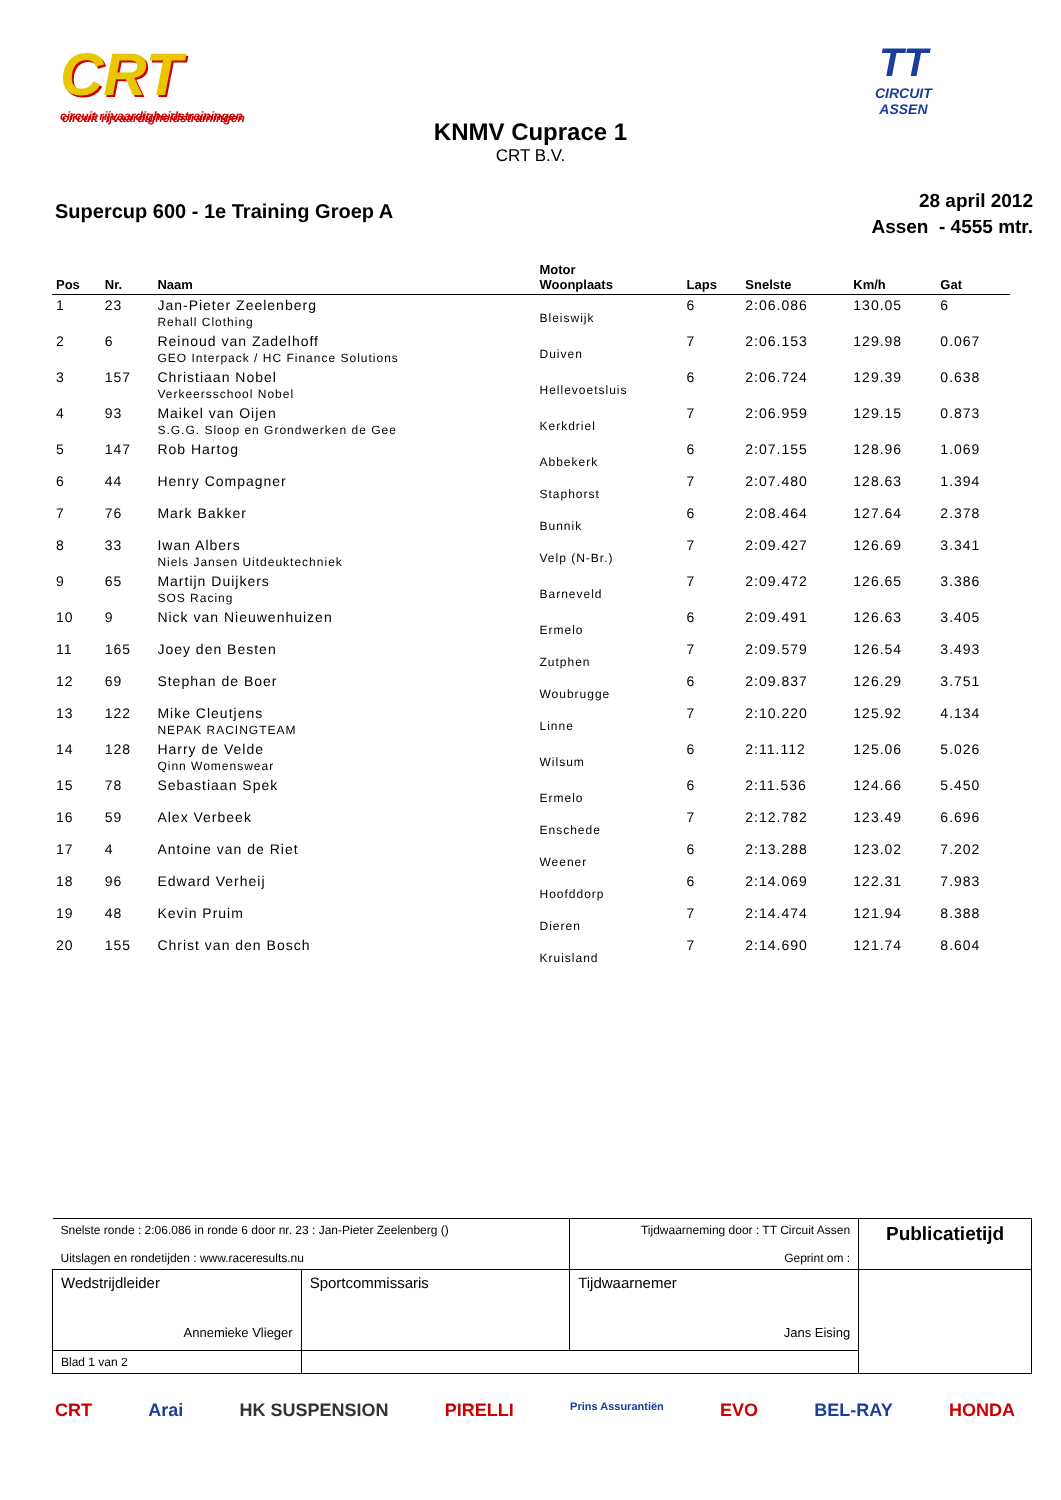CRT
circuit rijvaardigheidstrainingen
TT
CIRCUIT
ASSEN
KNMV Cuprace 1
CRT B.V.
Supercup 600 - 1e Training Groep A
28 april 2012
Assen - 4555 mtr.
| Pos | Nr. | Naam | Motor Woonplaats | Laps | Snelste | Km/h | Gat |
| --- | --- | --- | --- | --- | --- | --- | --- |
| 1 | 23 | Jan-Pieter Zeelenberg Rehall Clothing | Bleiswijk | 6 | 2:06.086 | 130.05 | 6 |
| 2 | 6 | Reinoud van Zadelhoff GEO Interpack / HC Finance Solutions | Duiven | 7 | 2:06.153 | 129.98 | 0.067 |
| 3 | 157 | Christiaan Nobel Verkeersschool Nobel | Hellevoetsluis | 6 | 2:06.724 | 129.39 | 0.638 |
| 4 | 93 | Maikel van Oijen S.G.G. Sloop en Grondwerken de Gee | Kerkdriel | 7 | 2:06.959 | 129.15 | 0.873 |
| 5 | 147 | Rob Hartog | Abbekerk | 6 | 2:07.155 | 128.96 | 1.069 |
| 6 | 44 | Henry Compagner | Staphorst | 7 | 2:07.480 | 128.63 | 1.394 |
| 7 | 76 | Mark Bakker | Bunnik | 6 | 2:08.464 | 127.64 | 2.378 |
| 8 | 33 | Iwan Albers Niels Jansen Uitdeuktechniek | Velp (N-Br.) | 7 | 2:09.427 | 126.69 | 3.341 |
| 9 | 65 | Martijn Duijkers SOS Racing | Barneveld | 7 | 2:09.472 | 126.65 | 3.386 |
| 10 | 9 | Nick van Nieuwenhuizen | Ermelo | 6 | 2:09.491 | 126.63 | 3.405 |
| 11 | 165 | Joey den Besten | Zutphen | 7 | 2:09.579 | 126.54 | 3.493 |
| 12 | 69 | Stephan de Boer | Woubrugge | 6 | 2:09.837 | 126.29 | 3.751 |
| 13 | 122 | Mike Cleutjens NEPAK RACINGTEAM | Linne | 7 | 2:10.220 | 125.92 | 4.134 |
| 14 | 128 | Harry de Velde Qinn Womenswear | Wilsum | 6 | 2:11.112 | 125.06 | 5.026 |
| 15 | 78 | Sebastiaan Spek | Ermelo | 6 | 2:11.536 | 124.66 | 5.450 |
| 16 | 59 | Alex Verbeek | Enschede | 7 | 2:12.782 | 123.49 | 6.696 |
| 17 | 4 | Antoine van de Riet | Weener | 6 | 2:13.288 | 123.02 | 7.202 |
| 18 | 96 | Edward Verheij | Hoofddorp | 6 | 2:14.069 | 122.31 | 7.983 |
| 19 | 48 | Kevin Pruim | Dieren | 7 | 2:14.474 | 121.94 | 8.388 |
| 20 | 155 | Christ van den Bosch | Kruisland | 7 | 2:14.690 | 121.74 | 8.604 |
| Snelste ronde : 2:06.086 in ronde 6 door nr. 23 : Jan-Pieter Zeelenberg () Uitslagen en rondetijden : www.raceresults.nu | | Tijdwaarneming door : TT Circuit Assen Geprint om : | Publicatietijd |
| Wedstrijdleider Annemieke Vlieger | Sportcommissaris | Tijdwaarnemer Jans Eising | |
| Blad 1 van 2 | | | |
CRT Arai HK SUSPENSION PIRELLI Prins Assurantiën EVO BEL-RAY HONDA